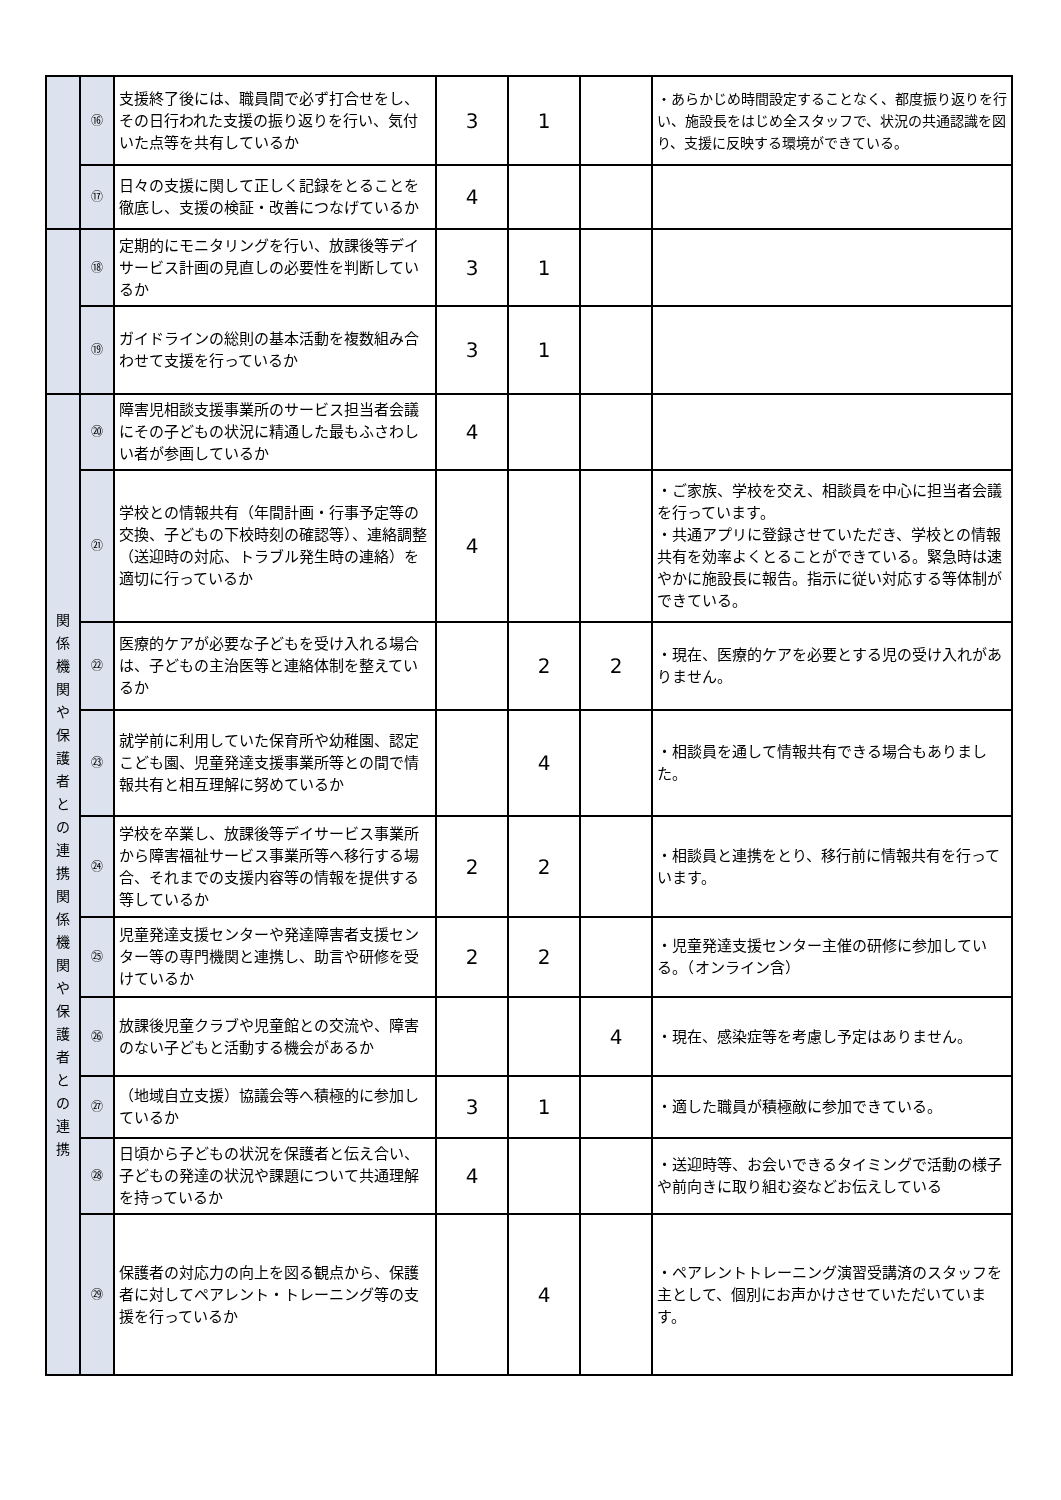| | ⑯ | 支援終了後には、職員間で必ず打合せをし、その日行われた支援の振り返りを行い、気付いた点等を共有しているか | 3 | 1 | | ・あらかじめ時間設定することなく、都度振り返りを行い、施設長をはじめ全スタッフで、状況の共通認識を図り、支援に反映する環境ができている。 |
| | ⑰ | 日々の支援に関して正しく記録をとることを徹底し、支援の検証・改善につなげているか | 4 | | | |
| | ⑱ | 定期的にモニタリングを行い、放課後等デイサービス計画の見直しの必要性を判断しているか | 3 | 1 | | |
| | ⑲ | ガイドラインの総則の基本活動を複数組み合わせて支援を行っているか | 3 | 1 | | |
| 関 係 機 関 や 保 護 者 と の 連 携 関 係 機 関 や 保 護 者 と の 連 携 | ⑳ | 障害児相談支援事業所のサービス担当者会議にその子どもの状況に精通した最もふさわしい者が参画しているか | 4 | | | |
| | ㉑ | 学校との情報共有（年間計画・行事予定等の交換、子どもの下校時刻の確認等）、連絡調整（送迎時の対応、トラブル発生時の連絡）を適切に行っているか | 4 | | | ・ご家族、学校を交え、相談員を中心に担当者会議を行っています。 ・共通アプリに登録させていただき、学校との情報共有を効率よくとることができている。緊急時は速やかに施設長に報告。指示に従い対応する等体制ができている。 |
| | ㉒ | 医療的ケアが必要な子どもを受け入れる場合は、子どもの主治医等と連絡体制を整えているか | | 2 | 2 | ・現在、医療的ケアを必要とする児の受け入れがありません。 |
| | ㉓ | 就学前に利用していた保育所や幼稚園、認定こども園、児童発達支援事業所等との間で情報共有と相互理解に努めているか | | 4 | | ・相談員を通して情報共有できる場合もありました。 |
| | ㉔ | 学校を卒業し、放課後等デイサービス事業所から障害福祉サービス事業所等へ移行する場合、それまでの支援内容等の情報を提供する等しているか | 2 | 2 | | ・相談員と連携をとり、移行前に情報共有を行っています。 |
| | ㉕ | 児童発達支援センターや発達障害者支援センター等の専門機関と連携し、助言や研修を受けているか | 2 | 2 | | ・児童発達支援センター主催の研修に参加している。（オンライン含） |
| | ㉖ | 放課後児童クラブや児童館との交流や、障害のない子どもと活動する機会があるか | | | 4 | ・現在、感染症等を考慮し予定はありません。 |
| | ㉗ | （地域自立支援）協議会等へ積極的に参加しているか | 3 | 1 | | ・適した職員が積極敵に参加できている。 |
| | ㉘ | 日頃から子どもの状況を保護者と伝え合い、子どもの発達の状況や課題について共通理解を持っているか | 4 | | | ・送迎時等、お会いできるタイミングで活動の様子や前向きに取り組む姿などお伝えしている |
| | ㉙ | 保護者の対応力の向上を図る観点から、保護者に対してペアレント・トレーニング等の支援を行っているか | | 4 | | ・ペアレントトレーニング演習受講済のスタッフを主として、個別にお声かけさせていただいています。 |